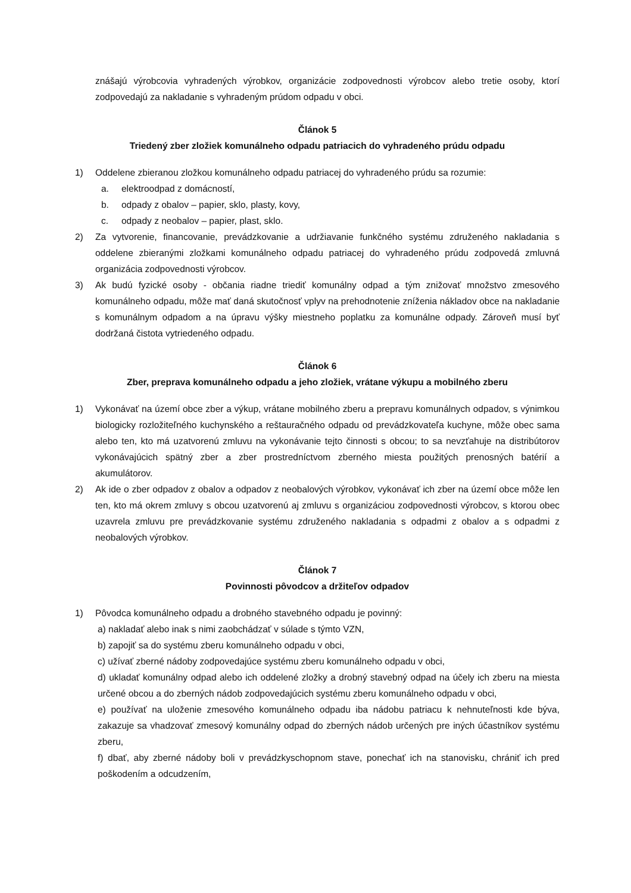znášajú výrobcovia vyhradených výrobkov, organizácie zodpovednosti výrobcov alebo tretie osoby, ktorí zodpovedajú za nakladanie s vyhradeným prúdom odpadu v obci.
Článok 5
Triedený zber zložiek komunálneho odpadu patriacich do vyhradeného prúdu odpadu
1) Oddelene zbieranou zložkou komunálneho odpadu patriacej do vyhradeného prúdu sa rozumie:
a. elektroodpad z domácností,
b. odpady z obalov – papier, sklo, plasty, kovy,
c. odpady z neobalov – papier, plast, sklo.
2) Za vytvorenie, financovanie, prevádzkovanie a udržiavanie funkčného systému združeného nakladania s oddelene zbieranými zložkami komunálneho odpadu patriacej do vyhradeného prúdu zodpovedá zmluvná organizácia zodpovednosti výrobcov.
3) Ak budú fyzické osoby - občania riadne triediť komunálny odpad a tým znižovať množstvo zmesového komunálneho odpadu, môže mať daná skutočnosť vplyv na prehodnotenie zníženia nákladov obce na nakladanie s komunálnym odpadom a na úpravu výšky miestneho poplatku za komunálne odpady. Zároveň musí byť dodržaná čistota vytriedeného odpadu.
Článok 6
Zber, preprava komunálneho odpadu a jeho zložiek, vrátane výkupu a mobilného zberu
1) Vykonávať na území obce zber a výkup, vrátane mobilného zberu a prepravu komunálnych odpadov, s výnimkou biologicky rozložiteľného kuchynského a reštauračného odpadu od prevádzkovateľa kuchyne, môže obec sama alebo ten, kto má uzatvorenú zmluvu na vykonávanie tejto činnosti s obcou; to sa nevzťahuje na distribútorov vykonávajúcich spätný zber a zber prostredníctvom zberného miesta použitých prenosných batérií a akumulátorov.
2) Ak ide o zber odpadov z obalov a odpadov z neobalových výrobkov, vykonávať ich zber na území obce môže len ten, kto má okrem zmluvy s obcou uzatvorenú aj zmluvu s organizáciou zodpovednosti výrobcov, s ktorou obec uzavrela zmluvu pre prevádzkovanie systému združeného nakladania s odpadmi z obalov a s odpadmi z neobalových výrobkov.
Článok 7
Povinnosti pôvodcov a držiteľov odpadov
1) Pôvodca komunálneho odpadu a drobného stavebného odpadu je povinný:
a) nakladať alebo inak s nimi zaobchádzať v súlade s týmto VZN,
b) zapojiť sa do systému zberu komunálneho odpadu v obci,
c) užívať zberné nádoby zodpovedajúce systému zberu komunálneho odpadu v obci,
d) ukladať komunálny odpad alebo ich oddelené zložky a drobný stavebný odpad na účely ich zberu na miesta určené obcou a do zberných nádob zodpovedajúcich systému zberu komunálneho odpadu v obci,
e) používať na uloženie zmesového komunálneho odpadu iba nádobu patriacu k nehnuteľnosti kde býva, zakazuje sa vhadzovať zmesový komunálny odpad do zberných nádob určených pre iných účastníkov systému zberu,
f) dbať, aby zberné nádoby boli v prevádzkyschopnom stave, ponechať ich na stanovisku, chrániť ich pred poškodením a odcudzením,